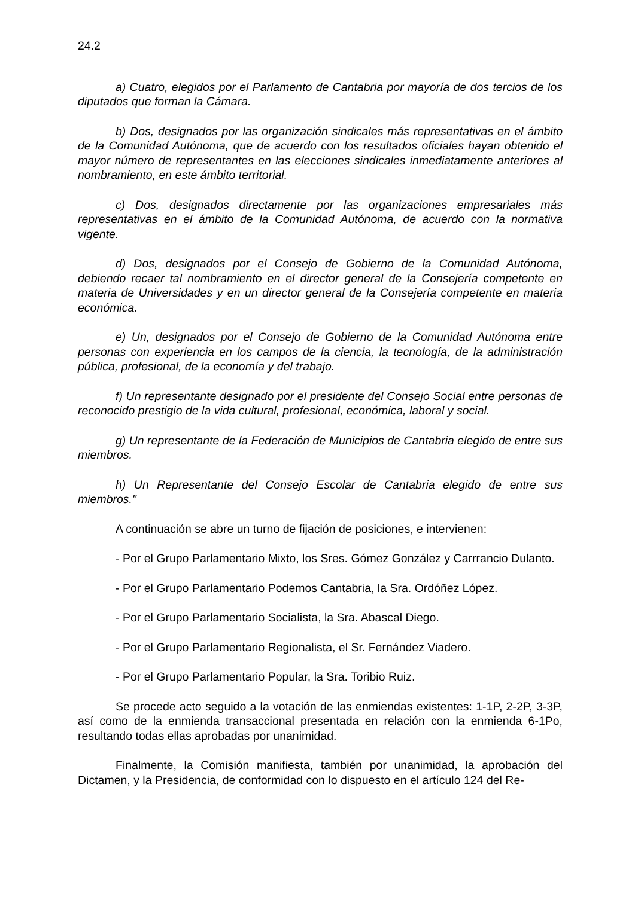24.2
a) Cuatro, elegidos por el Parlamento de Cantabria por mayoría de dos tercios de los diputados que forman la Cámara.
b) Dos, designados por las organización sindicales más representativas en el ámbito de la Comunidad Autónoma, que de acuerdo con los resultados oficiales hayan obtenido el mayor número de representantes en las elecciones sindicales inmediatamente anteriores al nombramiento, en este ámbito territorial.
c) Dos, designados directamente por las organizaciones empresariales más representativas en el ámbito de la Comunidad Autónoma, de acuerdo con la normativa vigente.
d) Dos, designados por el Consejo de Gobierno de la Comunidad Autónoma, debiendo recaer tal nombramiento en el director general de la Consejería competente en materia de Universidades y en un director general de la Consejería competente en materia económica.
e) Un, designados por el Consejo de Gobierno de la Comunidad Autónoma entre personas con experiencia en los campos de la ciencia, la tecnología, de la administración pública, profesional, de la economía y del trabajo.
f) Un representante designado por el presidente del Consejo Social entre personas de reconocido prestigio de la vida cultural, profesional, económica, laboral y social.
g) Un representante de la Federación de Municipios de Cantabria elegido de entre sus miembros.
h) Un Representante del Consejo Escolar de Cantabria elegido de entre sus miembros."
A continuación se abre un turno de fijación de posiciones, e intervienen:
- Por el Grupo Parlamentario Mixto, los Sres. Gómez González y Carrrancio Dulanto.
- Por el Grupo Parlamentario Podemos Cantabria, la Sra. Ordóñez López.
- Por el Grupo Parlamentario Socialista, la Sra. Abascal Diego.
- Por el Grupo Parlamentario Regionalista, el Sr. Fernández Viadero.
- Por el Grupo Parlamentario Popular, la Sra. Toribio Ruiz.
Se procede acto seguido a la votación de las enmiendas existentes: 1-1P, 2-2P, 3-3P, así como de la enmienda transaccional presentada en relación con la enmienda 6-1Po, resultando todas ellas aprobadas por unanimidad.
Finalmente, la Comisión manifiesta, también por unanimidad, la aprobación del Dictamen, y la Presidencia, de conformidad con lo dispuesto en el artículo 124 del Re-